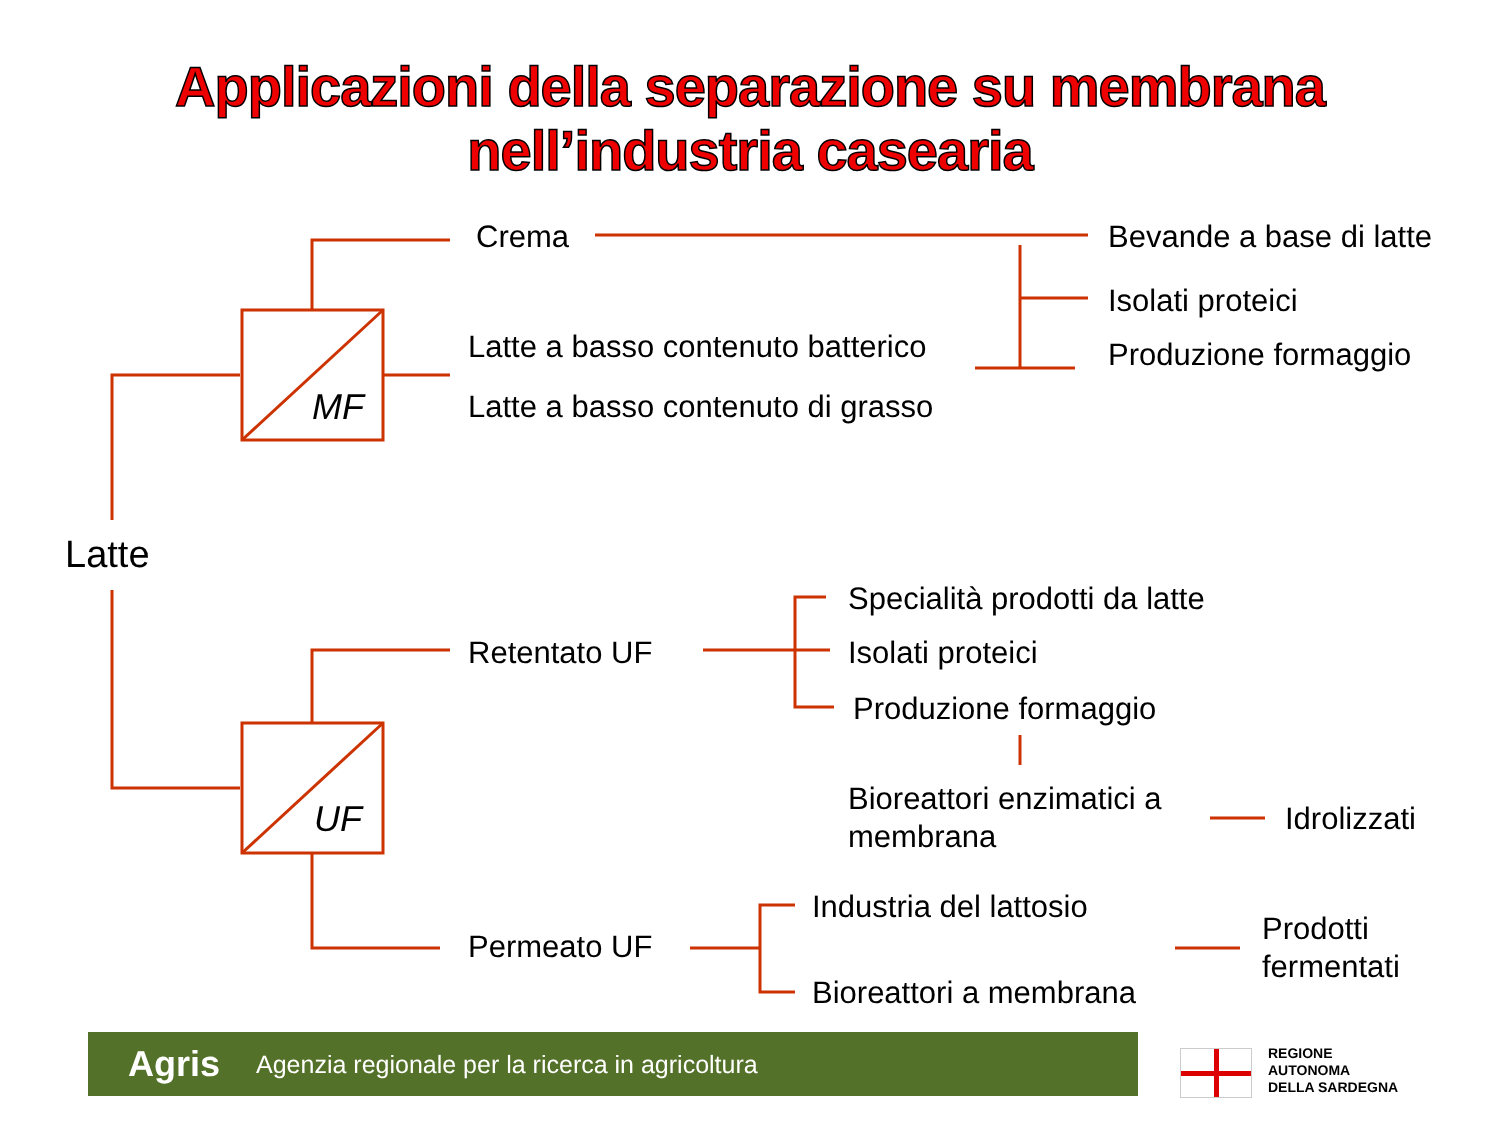Applicazioni della separazione su membrana
nell’industria casearia
Crema Bevande a base di latte
Isolati proteici
Produzione formaggio
Latte a basso contenuto batterico
Latte a basso contenuto di grasso
MF
Latte
Specialità prodotti da latte
Retentato UF Isolati proteici
Produzione formaggio
UF
Bioreattori enzimatici a
membrana
Idrolizzati
Industria del lattosio
Permeato UF
Prodotti
fermentati
Bioreattori a membrana
Agris Agenzia regionale per la ricerca in agricoltura
REGIONE
AUTONOMA
DELLA SARDEGNA